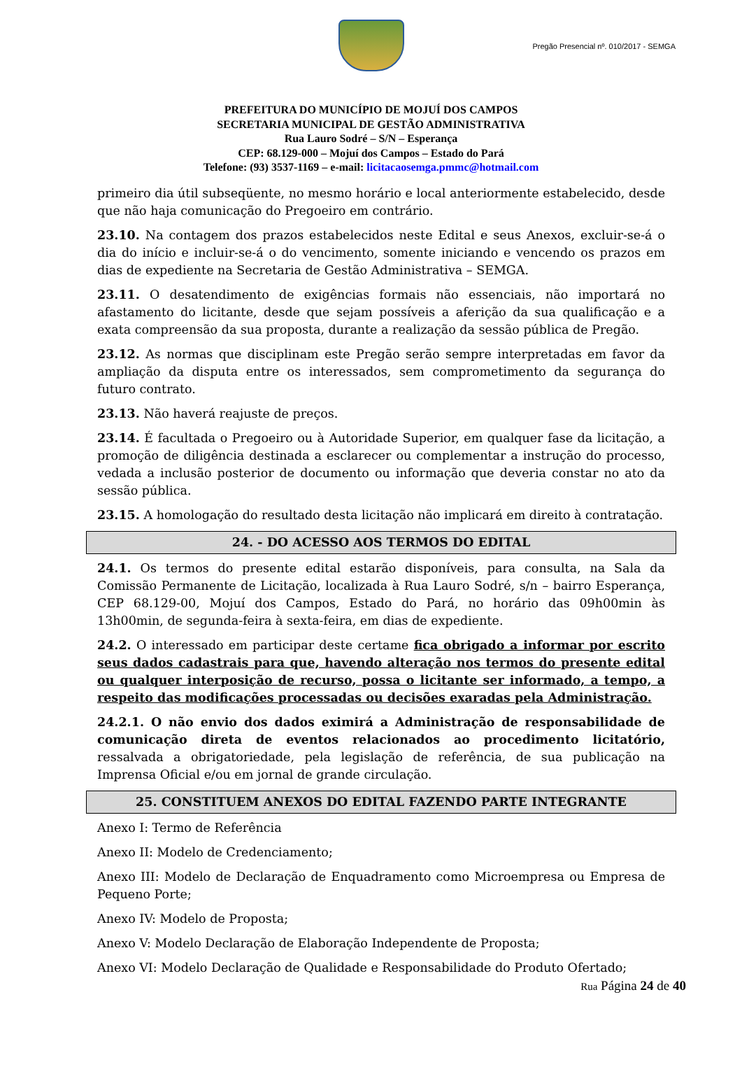Pregão Presencial nº. 010/2017 - SEMGA
PREFEITURA DO MUNICÍPIO DE MOJUÍ DOS CAMPOS
SECRETARIA MUNICIPAL DE GESTÃO ADMINISTRATIVA
Rua Lauro Sodré – S/N – Esperança
CEP: 68.129-000 – Mojuí dos Campos – Estado do Pará
Telefone: (93) 3537-1169 – e-mail: licitacaosemga.pmmc@hotmail.com
primeiro dia útil subseqüente, no mesmo horário e local anteriormente estabelecido, desde que não haja comunicação do Pregoeiro em contrário.
23.10. Na contagem dos prazos estabelecidos neste Edital e seus Anexos, excluir-se-á o dia do início e incluir-se-á o do vencimento, somente iniciando e vencendo os prazos em dias de expediente na Secretaria de Gestão Administrativa – SEMGA.
23.11. O desatendimento de exigências formais não essenciais, não importará no afastamento do licitante, desde que sejam possíveis a aferição da sua qualificação e a exata compreensão da sua proposta, durante a realização da sessão pública de Pregão.
23.12. As normas que disciplinam este Pregão serão sempre interpretadas em favor da ampliação da disputa entre os interessados, sem comprometimento da segurança do futuro contrato.
23.13. Não haverá reajuste de preços.
23.14. É facultada o Pregoeiro ou à Autoridade Superior, em qualquer fase da licitação, a promoção de diligência destinada a esclarecer ou complementar a instrução do processo, vedada a inclusão posterior de documento ou informação que deveria constar no ato da sessão pública.
23.15. A homologação do resultado desta licitação não implicará em direito à contratação.
24. - DO ACESSO AOS TERMOS DO EDITAL
24.1. Os termos do presente edital estarão disponíveis, para consulta, na Sala da Comissão Permanente de Licitação, localizada à Rua Lauro Sodré, s/n – bairro Esperança, CEP 68.129-00, Mojuí dos Campos, Estado do Pará, no horário das 09h00min às 13h00min, de segunda-feira à sexta-feira, em dias de expediente.
24.2. O interessado em participar deste certame fica obrigado a informar por escrito seus dados cadastrais para que, havendo alteração nos termos do presente edital ou qualquer interposição de recurso, possa o licitante ser informado, a tempo, a respeito das modificações processadas ou decisões exaradas pela Administração.
24.2.1. O não envio dos dados eximirá a Administração de responsabilidade de comunicação direta de eventos relacionados ao procedimento licitatório, ressalvada a obrigatoriedade, pela legislação de referência, de sua publicação na Imprensa Oficial e/ou em jornal de grande circulação.
25. CONSTITUEM ANEXOS DO EDITAL FAZENDO PARTE INTEGRANTE
Anexo I: Termo de Referência
Anexo II: Modelo de Credenciamento;
Anexo III: Modelo de Declaração de Enquadramento como Microempresa ou Empresa de Pequeno Porte;
Anexo IV: Modelo de Proposta;
Anexo V: Modelo Declaração de Elaboração Independente de Proposta;
Anexo VI: Modelo Declaração de Qualidade e Responsabilidade do Produto Ofertado;
Rua Página 24 de 40